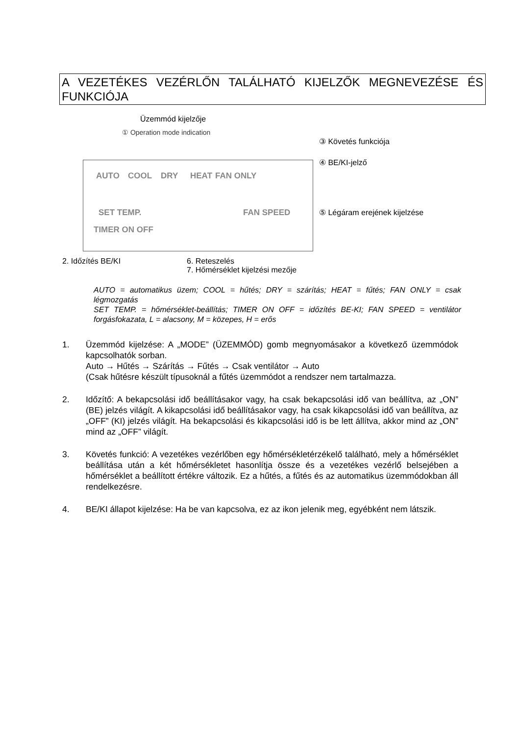A VEZETÉKES VEZÉRLŐN TALÁLHATÓ KIJELZŐK MEGNEVEZÉSE ÉS FUNKCIÓJA
Üzemmód kijelzője
① Operation mode indication
③ Követés funkciója
④ BE/KI-jelző
AUTO COOL DRY HEAT FAN ONLY
SET TEMP.
TIMER ON OFF
FAN SPEED ⑤ Légáram erejének kijelzése
2. Időzítés BE/KI
6. Reteszelés
7. Hőmérséklet kijelzési mezője
AUTO = automatikus üzem; COOL = hűtés; DRY = szárítás; HEAT = fűtés; FAN ONLY = csak légmozgatás
SET TEMP. = hőmérséklet-beállítás; TIMER ON OFF = időzítés BE-KI; FAN SPEED = ventilátor forgásfokazata, L = alacsony, M = közepes, H = erős
1. Üzemmód kijelzése: A „MODE” (ÜZEMMÓD) gomb megnyomásakor a következő üzemmódok kapcsolhatók sorban.
Auto → Hűtés → Szárítás → Fűtés → Csak ventilátor → Auto
(Csak hűtésre készült típusoknál a fűtés üzemmódot a rendszer nem tartalmazza.
2. Időzítő: A bekapcsolási idő beállításakor vagy, ha csak bekapcsolási idő van beállítva, az „ON” (BE) jelzés világít. A kikapcsolási idő beállításakor vagy, ha csak kikapcsolási idő van beállítva, az „OFF” (KI) jelzés világít. Ha bekapcsolási és kikapcsolási idő is be lett állítva, akkor mind az „ON” mind az „OFF” világít.
3. Követés funkció: A vezetékes vezérlőben egy hőmérsékletérzékelő található, mely a hőmérséklet beállítása után a két hőmérsékletet hasonlítja össze és a vezetékes vezérlő belsejében a hőmérséklet a beállított értékre változik. Ez a hűtés, a fűtés és az automatikus üzemmódokban áll rendelkezésre.
4. BE/KI állapot kijelzése: Ha be van kapcsolva, ez az ikon jelenik meg, egyébként nem látszik.